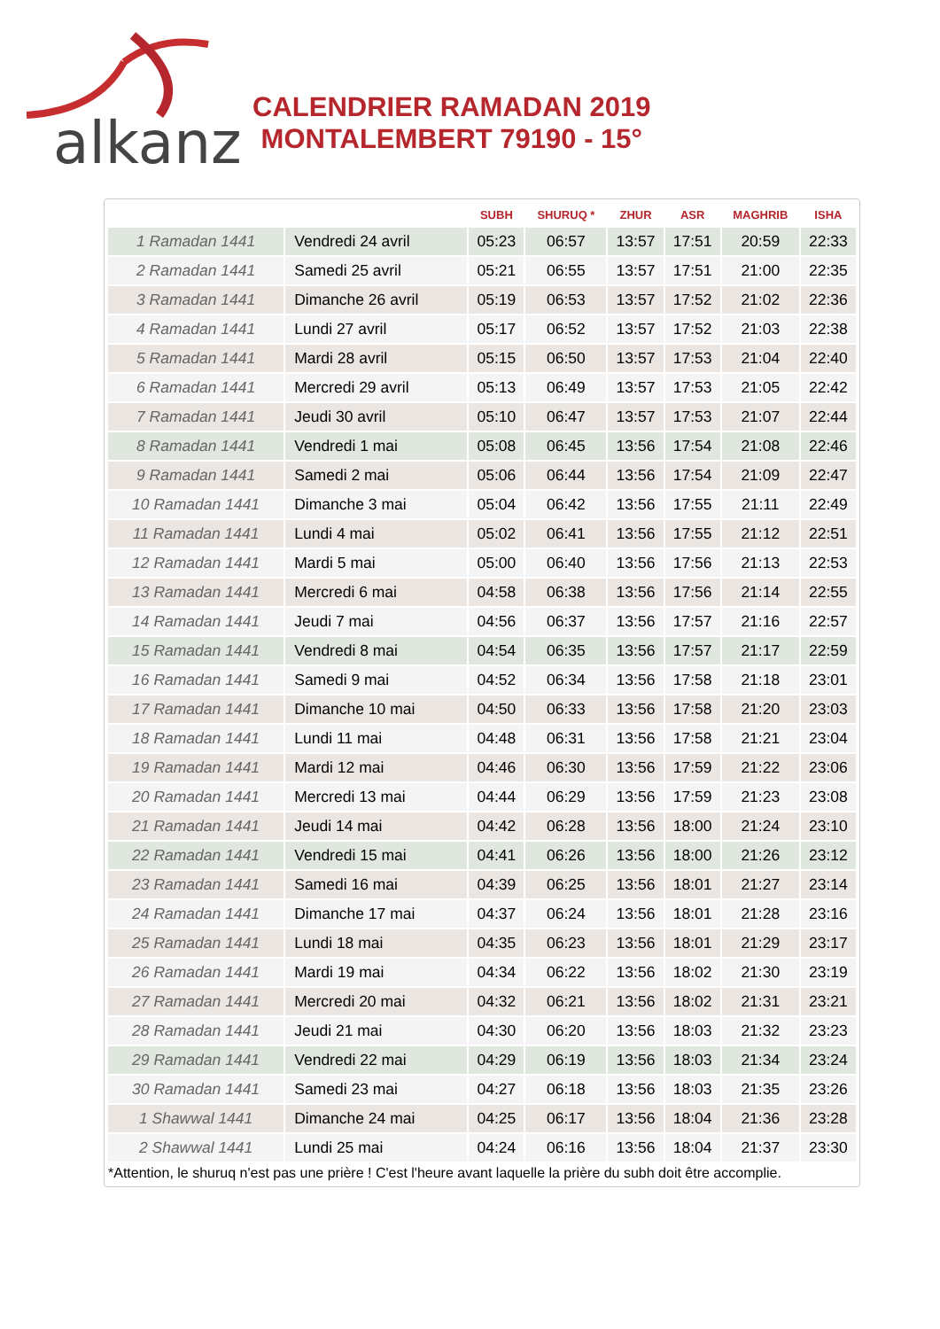alkanz
CALENDRIER RAMADAN 2019
MONTALEMBERT 79190 - 15°
| | | SUBH | SHURUQ * | ZHUR | ASR | MAGHRIB | ISHA |
| --- | --- | --- | --- | --- | --- | --- | --- |
| 1 Ramadan 1441 | Vendredi 24 avril | 05:23 | 06:57 | 13:57 | 17:51 | 20:59 | 22:33 |
| 2 Ramadan 1441 | Samedi 25 avril | 05:21 | 06:55 | 13:57 | 17:51 | 21:00 | 22:35 |
| 3 Ramadan 1441 | Dimanche 26 avril | 05:19 | 06:53 | 13:57 | 17:52 | 21:02 | 22:36 |
| 4 Ramadan 1441 | Lundi 27 avril | 05:17 | 06:52 | 13:57 | 17:52 | 21:03 | 22:38 |
| 5 Ramadan 1441 | Mardi 28 avril | 05:15 | 06:50 | 13:57 | 17:53 | 21:04 | 22:40 |
| 6 Ramadan 1441 | Mercredi 29 avril | 05:13 | 06:49 | 13:57 | 17:53 | 21:05 | 22:42 |
| 7 Ramadan 1441 | Jeudi 30 avril | 05:10 | 06:47 | 13:57 | 17:53 | 21:07 | 22:44 |
| 8 Ramadan 1441 | Vendredi 1 mai | 05:08 | 06:45 | 13:56 | 17:54 | 21:08 | 22:46 |
| 9 Ramadan 1441 | Samedi 2 mai | 05:06 | 06:44 | 13:56 | 17:54 | 21:09 | 22:47 |
| 10 Ramadan 1441 | Dimanche 3 mai | 05:04 | 06:42 | 13:56 | 17:55 | 21:11 | 22:49 |
| 11 Ramadan 1441 | Lundi 4 mai | 05:02 | 06:41 | 13:56 | 17:55 | 21:12 | 22:51 |
| 12 Ramadan 1441 | Mardi 5 mai | 05:00 | 06:40 | 13:56 | 17:56 | 21:13 | 22:53 |
| 13 Ramadan 1441 | Mercredi 6 mai | 04:58 | 06:38 | 13:56 | 17:56 | 21:14 | 22:55 |
| 14 Ramadan 1441 | Jeudi 7 mai | 04:56 | 06:37 | 13:56 | 17:57 | 21:16 | 22:57 |
| 15 Ramadan 1441 | Vendredi 8 mai | 04:54 | 06:35 | 13:56 | 17:57 | 21:17 | 22:59 |
| 16 Ramadan 1441 | Samedi 9 mai | 04:52 | 06:34 | 13:56 | 17:58 | 21:18 | 23:01 |
| 17 Ramadan 1441 | Dimanche 10 mai | 04:50 | 06:33 | 13:56 | 17:58 | 21:20 | 23:03 |
| 18 Ramadan 1441 | Lundi 11 mai | 04:48 | 06:31 | 13:56 | 17:58 | 21:21 | 23:04 |
| 19 Ramadan 1441 | Mardi 12 mai | 04:46 | 06:30 | 13:56 | 17:59 | 21:22 | 23:06 |
| 20 Ramadan 1441 | Mercredi 13 mai | 04:44 | 06:29 | 13:56 | 17:59 | 21:23 | 23:08 |
| 21 Ramadan 1441 | Jeudi 14 mai | 04:42 | 06:28 | 13:56 | 18:00 | 21:24 | 23:10 |
| 22 Ramadan 1441 | Vendredi 15 mai | 04:41 | 06:26 | 13:56 | 18:00 | 21:26 | 23:12 |
| 23 Ramadan 1441 | Samedi 16 mai | 04:39 | 06:25 | 13:56 | 18:01 | 21:27 | 23:14 |
| 24 Ramadan 1441 | Dimanche 17 mai | 04:37 | 06:24 | 13:56 | 18:01 | 21:28 | 23:16 |
| 25 Ramadan 1441 | Lundi 18 mai | 04:35 | 06:23 | 13:56 | 18:01 | 21:29 | 23:17 |
| 26 Ramadan 1441 | Mardi 19 mai | 04:34 | 06:22 | 13:56 | 18:02 | 21:30 | 23:19 |
| 27 Ramadan 1441 | Mercredi 20 mai | 04:32 | 06:21 | 13:56 | 18:02 | 21:31 | 23:21 |
| 28 Ramadan 1441 | Jeudi 21 mai | 04:30 | 06:20 | 13:56 | 18:03 | 21:32 | 23:23 |
| 29 Ramadan 1441 | Vendredi 22 mai | 04:29 | 06:19 | 13:56 | 18:03 | 21:34 | 23:24 |
| 30 Ramadan 1441 | Samedi 23 mai | 04:27 | 06:18 | 13:56 | 18:03 | 21:35 | 23:26 |
| 1 Shawwal 1441 | Dimanche 24 mai | 04:25 | 06:17 | 13:56 | 18:04 | 21:36 | 23:28 |
| 2 Shawwal 1441 | Lundi 25 mai | 04:24 | 06:16 | 13:56 | 18:04 | 21:37 | 23:30 |
*Attention, le shuruq n'est pas une prière ! C'est l'heure avant laquelle la prière du subh doit être accomplie.